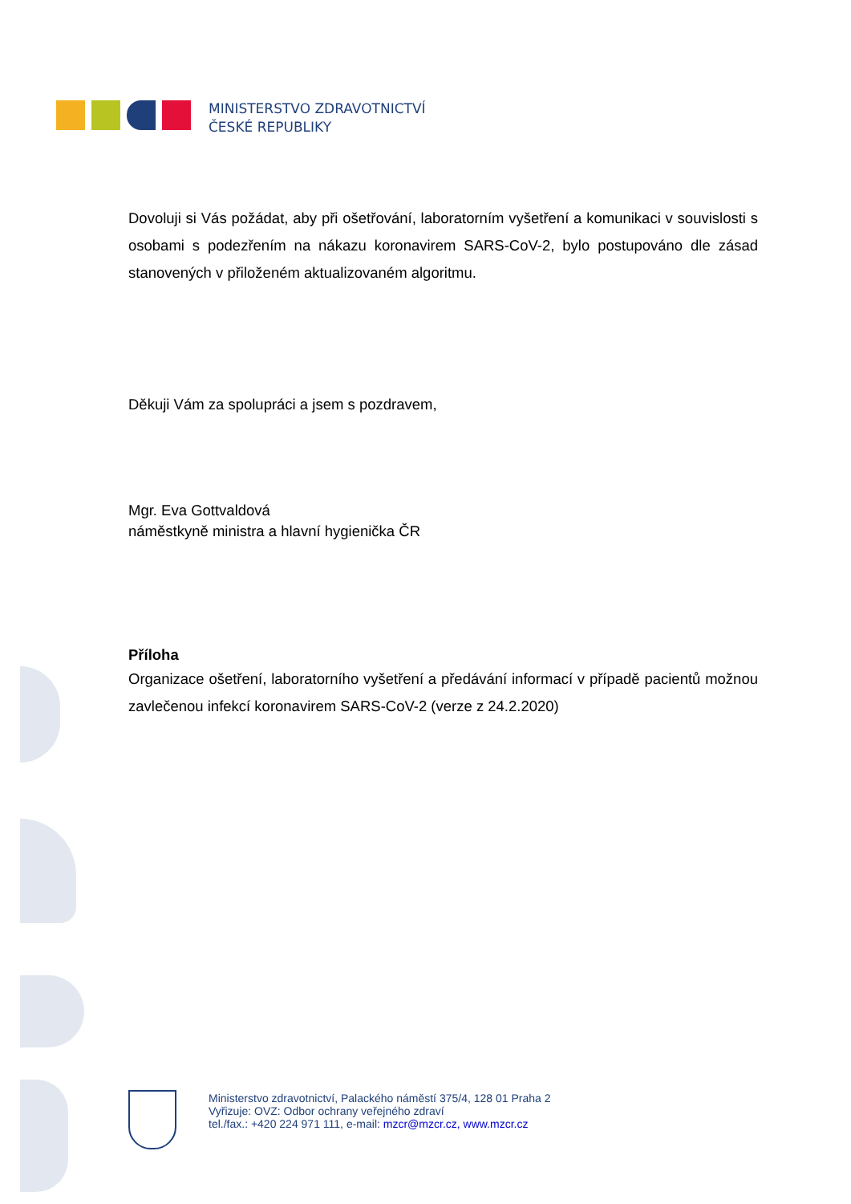MINISTERSTVO ZDRAVOTNICTVÍ
ČESKÉ REPUBLIKY
Dovoluji si Vás požádat, aby při ošetřování, laboratorním vyšetření a komunikaci v souvislosti s osobami s podezřením na nákazu koronavirem SARS-CoV-2, bylo postupováno dle zásad stanovených v přiloženém aktualizovaném algoritmu.
Děkuji Vám za spolupráci a jsem s pozdravem,
Mgr. Eva Gottvaldová
náměstkyně ministra a hlavní hygienička ČR
Příloha
Organizace ošetření, laboratorního vyšetření a předávání informací v případě pacientů možnou zavlečenou infekcí koronavirem SARS-CoV-2 (verze z 24.2.2020)
Ministerstvo zdravotnictví, Palackého náměstí 375/4, 128 01 Praha 2
Vyřizuje: OVZ: Odbor ochrany veřejného zdraví
tel./fax.: +420 224 971 111, e-mail: mzcr@mzcr.cz, www.mzcr.cz